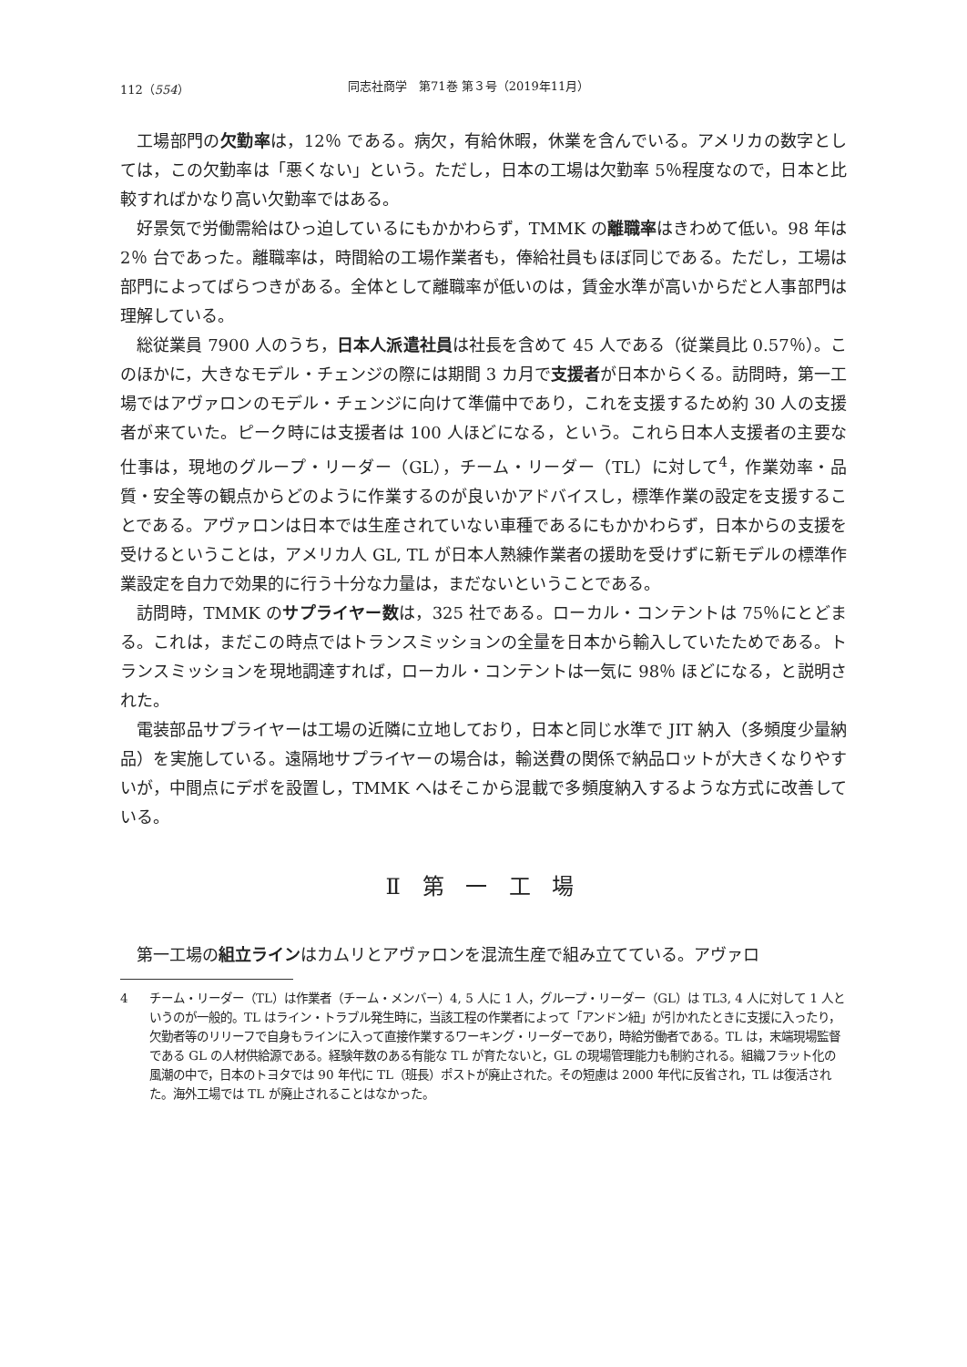112（554） 同志社商学　第71巻 第３号（2019年11月）
工場部門の欠勤率は，12％ である。病欠，有給休暇，休業を含んでいる。アメリカの数字としては，この欠勤率は「悪くない」という。ただし，日本の工場は欠勤率 5％程度なので，日本と比較すればかなり高い欠勤率ではある。
好景気で労働需給はひっ迫しているにもかかわらず，TMMK の離職率はきわめて低い。98 年は 2％ 台であった。離職率は，時間給の工場作業者も，俸給社員もほぼ同じである。ただし，工場は部門によってばらつきがある。全体として離職率が低いのは，賃金水準が高いからだと人事部門は理解している。
総従業員 7900 人のうち，日本人派遣社員は社長を含めて 45 人である（従業員比 0.57％）。このほかに，大きなモデル・チェンジの際には期間 3 カ月で支援者が日本からくる。訪問時，第一工場ではアヴァロンのモデル・チェンジに向けて準備中であり，これを支援するため約 30 人の支援者が来ていた。ピーク時には支援者は 100 人ほどになる，という。これら日本人支援者の主要な仕事は，現地のグループ・リーダー（GL），チーム・リーダー（TL）に対して<sup>4</sup>，作業効率・品質・安全等の観点からどのように作業するのが良いかアドバイスし，標準作業の設定を支援することである。アヴァロンは日本では生産されていない車種であるにもかかわらず，日本からの支援を受けるということは，アメリカ人 GL, TL が日本人熟練作業者の援助を受けずに新モデルの標準作業設定を自力で効果的に行う十分な力量は，まだないということである。
訪問時，TMMK のサプライヤー数は，325 社である。ローカル・コンテントは 75％にとどまる。これは，まだこの時点ではトランスミッションの全量を日本から輸入していたためである。トランスミッションを現地調達すれば，ローカル・コンテントは一気に 98％ ほどになる，と説明された。
電装部品サプライヤーは工場の近隣に立地しており，日本と同じ水準で JIT 納入（多頻度少量納品）を実施している。遠隔地サプライヤーの場合は，輸送費の関係で納品ロットが大きくなりやすいが，中間点にデポを設置し，TMMK へはそこから混載で多頻度納入するような方式に改善している。
Ⅱ 第 一 工 場
第一工場の組立ラインはカムリとアヴァロンを混流生産で組み立てている。アヴァロ
4 チーム・リーダー（TL）は作業者（チーム・メンバー）4, 5 人に 1 人，グループ・リーダー（GL）は TL3, 4 人に対して 1 人というのが一般的。TL はライン・トラブル発生時に，当該工程の作業者によって「アンドン紐」が引かれたときに支援に入ったり，欠勤者等のリリーフで自身もラインに入って直接作業するワーキング・リーダーであり，時給労働者である。TL は，末端現場監督である GL の人材供給源である。経験年数のある有能な TL が育たないと，GL の現場管理能力も制約される。組織フラット化の風潮の中で，日本のトヨタでは 90 年代に TL（班長）ポストが廃止された。その短慮は 2000 年代に反省され，TL は復活された。海外工場では TL が廃止されることはなかった。